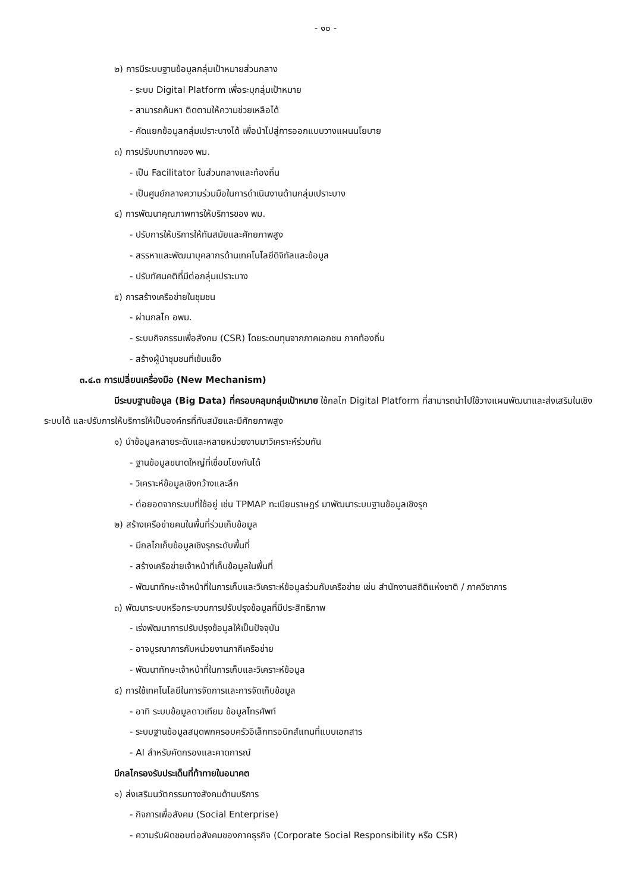- ๑๐ -
๒) การมีระบบฐานข้อมูลกลุ่มเป้าหมายส่วนกลาง
- ระบบ Digital Platform เพื่อระบุกลุ่มเป้าหมาย
- สามารถค้นหา ติดตามให้ความช่วยเหลือได้
- คัดแยกข้อมูลกลุ่มเปราะบางได้ เพื่อนำไปสู่การออกแบบวางแผนนโยบาย
๓) การปรับบทบาทของ พม.
- เป็น Facilitator ในส่วนกลางและท้องถิ่น
- เป็นศูนย์กลางความร่วมมือในการดำเนินงานด้านกลุ่มเปราะบาง
๔) การพัฒนาคุณภาพการให้บริการของ พม.
- ปรับการให้บริการให้ทันสมัยและศักยภาพสูง
- สรรหาและพัฒนาบุคลากรด้านเทคโนโลยีดิจิทัลและข้อมูล
- ปรับทัศนคติที่มีต่อกลุ่มเปราะบาง
๕) การสร้างเครือข่ายในชุมชน
- ผ่านกลไก อพม.
- ระบบกิจกรรมเพื่อสังคม (CSR) โดยระดมทุนจากภาคเอกชน ภาคท้องถิ่น
- สร้างผู้นำชุมชนที่เข้มแข็ง
๓.๔.๓ การเปลี่ยนเครื่องมือ (New Mechanism)
มีระบบฐานข้อมูล (Big Data) ที่ครอบคลุมกลุ่มเป้าหมาย ใช้กลไก Digital Platform ที่สามารถนำไปใช้วางแผนพัฒนาและส่งเสริมในเชิงระบบได้ และปรับการให้บริการให้เป็นองค์กรที่ทันสมัยและมีศักยภาพสูง
๑) นำข้อมูลหลายระดับและหลายหน่วยงานมาวิเคราะห์ร่วมกัน
- ฐานข้อมูลขนาดใหญ่ที่เชื่อมโยงกันได้
- วิเคราะห์ข้อมูลเชิงกว้างและลึก
- ต่อยอดจากระบบที่ใช้อยู่ เช่น TPMAP ทะเบียนราษฎร์ มาพัฒนาระบบฐานข้อมูลเชิงรุก
๒) สร้างเครือข่ายคนในพื้นที่ร่วมเก็บข้อมูล
- มีกลไกเก็บข้อมูลเชิงรุกระดับพื้นที่
- สร้างเครือข่ายเจ้าหน้าที่เก็บข้อมูลในพื้นที่
- พัฒนาทักษะเจ้าหน้าที่ในการเก็บและวิเคราะห์ข้อมูลร่วมกับเครือข่าย เช่น สำนักงานสถิติแห่งชาติ / ภาควิชาการ
๓) พัฒนาระบบหรือกระบวนการปรับปรุงข้อมูลที่มีประสิทธิภาพ
- เร่งพัฒนาการปรับปรุงข้อมูลให้เป็นปัจจุบัน
- อาจบูรณาการกับหน่วยงานภาคีเครือข่าย
- พัฒนาทักษะเจ้าหน้าที่ในการเก็บและวิเคราะห์ข้อมูล
๔) การใช้เทคโนโลยีในการจัดการและการจัดเก็บข้อมูล
- อาทิ ระบบข้อมูลดาวเทียม ข้อมูลโทรศัพท์
- ระบบฐานข้อมูลสมุดพกครอบครัวอิเล็กทรอนิกส์แทนที่แบบเอกสาร
- AI สำหรับคัดกรองและคาดการณ์
มีกลไกรองรับประเด็นที่ท้าทายในอนาคต
๑) ส่งเสริมนวัตกรรมทางสังคมด้านบริการ
- กิจการเพื่อสังคม (Social Enterprise)
- ความรับผิดชอบต่อสังคมของภาคธุรกิจ (Corporate Social Responsibility หรือ CSR)